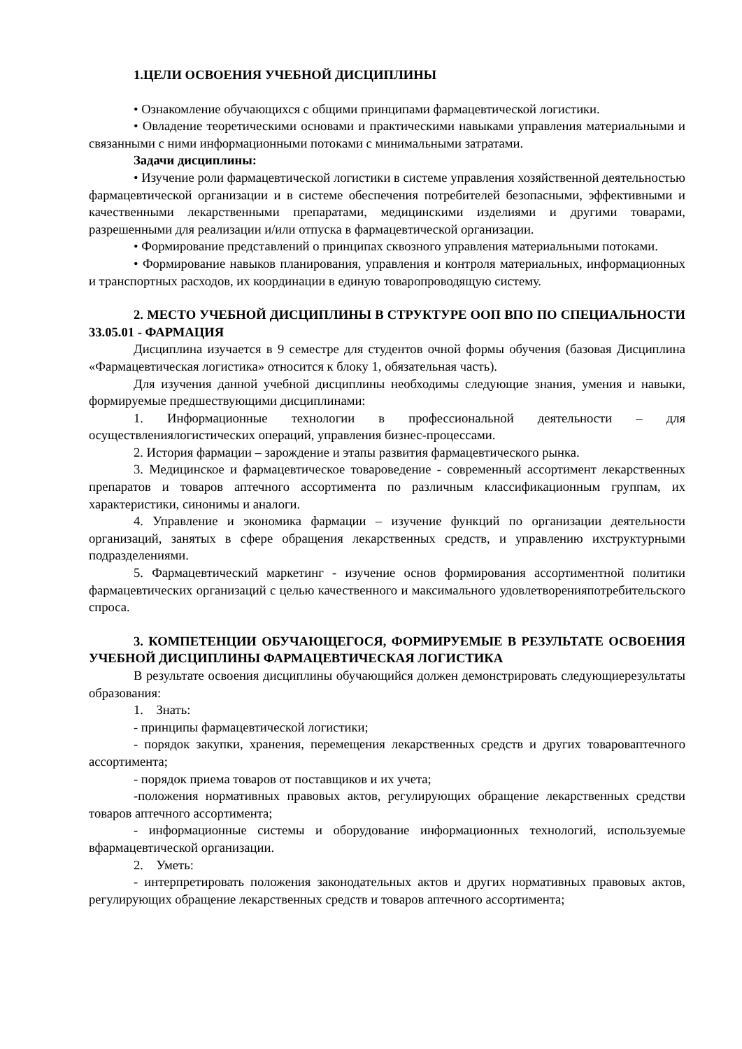1.ЦЕЛИ ОСВОЕНИЯ УЧЕБНОЙ ДИСЦИПЛИНЫ
• Ознакомление обучающихся с общими принципами фармацевтической логистики.
• Овладение теоретическими основами и практическими навыками управления материальными и связанными с ними информационными потоками с минимальными затратами.
Задачи дисциплины:
• Изучение роли фармацевтической логистики в системе управления хозяйственной деятельностью фармацевтической организации и в системе обеспечения потребителей безопасными, эффективными и качественными лекарственными препаратами, медицинскими изделиями и другими товарами, разрешенными для реализации и/или отпуска в фармацевтической организации.
• Формирование представлений о принципах сквозного управления материальными потоками.
• Формирование навыков планирования, управления и контроля материальных, информационных и транспортных расходов, их координации в единую товаропроводящую систему.
2. МЕСТО УЧЕБНОЙ ДИСЦИПЛИНЫ В СТРУКТУРЕ ООП ВПО ПО СПЕЦИАЛЬНОСТИ 33.05.01 - ФАРМАЦИЯ
Дисциплина изучается в 9 семестре для студентов очной формы обучения (базовая Дисциплина «Фармацевтическая логистика» относится к блоку 1, обязательная часть).
Для изучения данной учебной дисциплины необходимы следующие знания, умения и навыки, формируемые предшествующими дисциплинами:
1. Информационные технологии в профессиональной деятельности – для осуществлениялогистических операций, управления бизнес-процессами.
2. История фармации – зарождение и этапы развития фармацевтического рынка.
3. Медицинское и фармацевтическое товароведение - современный ассортимент лекарственных препаратов и товаров аптечного ассортимента по различным классификационным группам, их характеристики, синонимы и аналоги.
4. Управление и экономика фармации – изучение функций по организации деятельности организаций, занятых в сфере обращения лекарственных средств, и управлению ихструктурными подразделениями.
5. Фармацевтический маркетинг - изучение основ формирования ассортиментной политики фармацевтических организаций с целью качественного и максимального удовлетворенияпотребительского спроса.
3. КОМПЕТЕНЦИИ ОБУЧАЮЩЕГОСЯ, ФОРМИРУЕМЫЕ В РЕЗУЛЬТАТЕ ОСВОЕНИЯ УЧЕБНОЙ ДИСЦИПЛИНЫ ФАРМАЦЕВТИЧЕСКАЯ ЛОГИСТИКА
В результате освоения дисциплины обучающийся должен демонстрировать следующиерезультаты образования:
1. Знать:
- принципы фармацевтической логистики;
- порядок закупки, хранения, перемещения лекарственных средств и других товароваптечного ассортимента;
- порядок приема товаров от поставщиков и их учета;
-положения нормативных правовых актов, регулирующих обращение лекарственных средстви товаров аптечного ассортимента;
- информационные системы и оборудование информационных технологий, используемые вфармацевтической организации.
2. Уметь:
- интерпретировать положения законодательных актов и других нормативных правовых актов, регулирующих обращение лекарственных средств и товаров аптечного ассортимента;